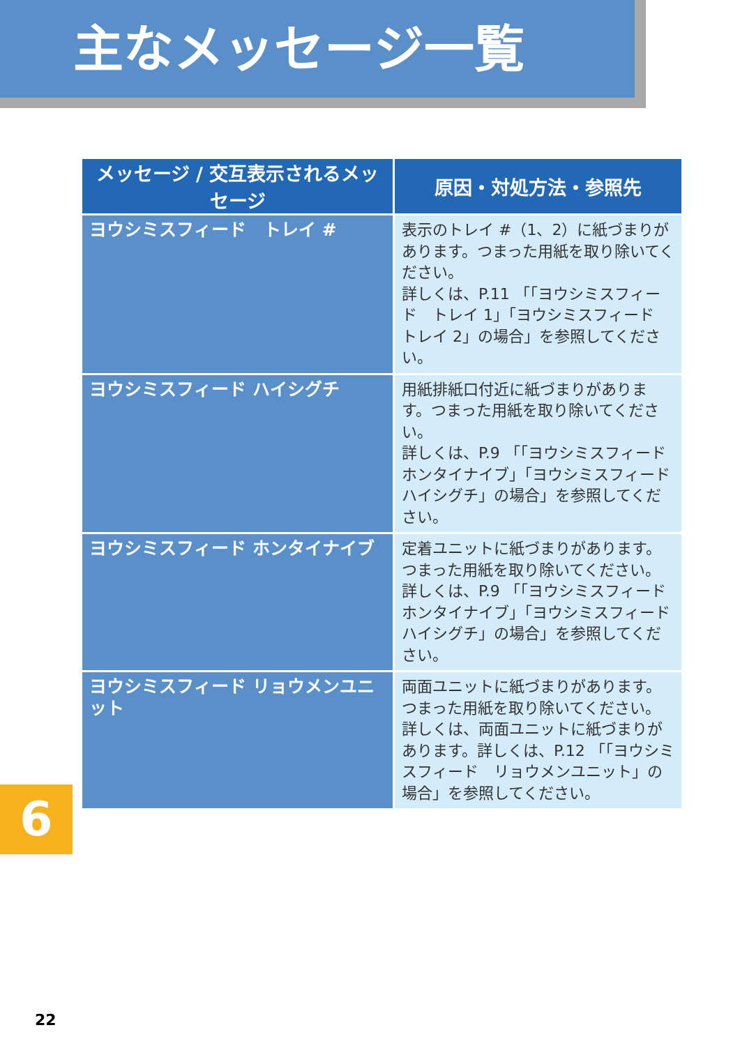主なメッセージ一覧
| メッセージ / 交互表示されるメッセージ | 原因・対処方法・参照先 |
| --- | --- |
| ヨウシミスフィード トレイ # | 表示のトレイ #（1、2）に紙づまりがあります。つまった用紙を取り除いてください。 詳しくは、P.11 「「ヨウシミスフィード トレイ 1」「ヨウシミスフィード トレイ 2」の場合」を参照してください。 |
| ヨウシミスフィード ハイシグチ | 用紙排紙口付近に紙づまりがあります。つまった用紙を取り除いてください。 詳しくは、P.9 「「ヨウシミスフィード ホンタイナイブ」「ヨウシミスフィード ハイシグチ」の場合」を参照してください。 |
| ヨウシミスフィード ホンタイナイブ | 定着ユニットに紙づまりがあります。つまった用紙を取り除いてください。 詳しくは、P.9 「「ヨウシミスフィードホンタイナイブ」「ヨウシミスフィードハイシグチ」の場合」を参照してください。 |
| ヨウシミスフィード リョウメンユニット | 両面ユニットに紙づまりがあります。つまった用紙を取り除いてください。 詳しくは、両面ユニットに紙づまりがあります。詳しくは、P.12 「「ヨウシミスフィード リョウメンユニット」の場合」を参照してください。 |
6
22